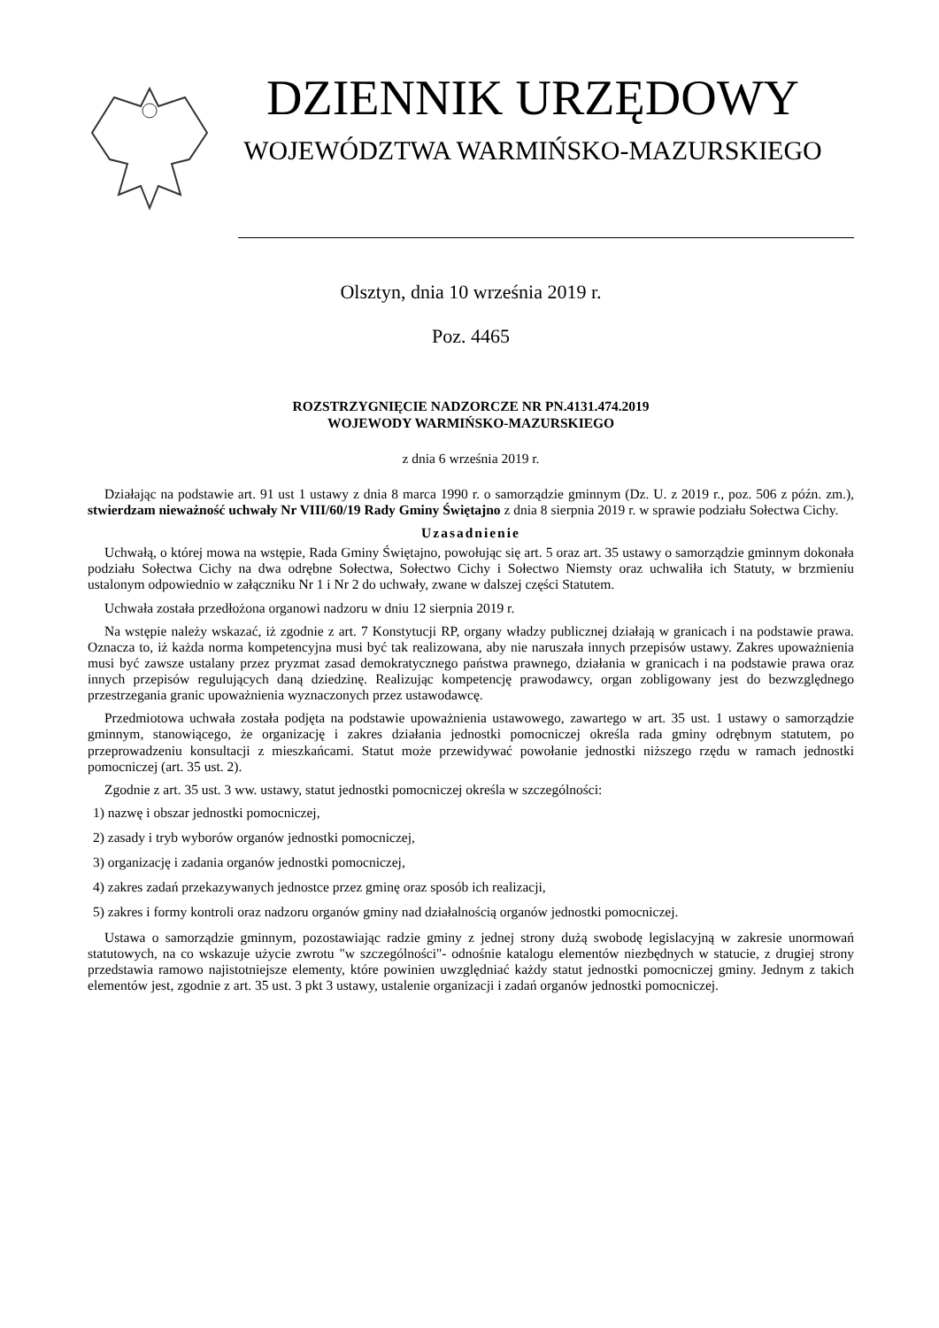DZIENNIK URZĘDOWY
WOJEWÓDZTWA WARMIŃSKO-MAZURSKIEGO
Olsztyn, dnia 10 września 2019 r.
Poz. 4465
ROZSTRZYGNIĘCIE NADZORCZE NR PN.4131.474.2019
WOJEWODY WARMIŃSKO-MAZURSKIEGO
z dnia 6 września 2019 r.
Działając na podstawie art. 91 ust 1 ustawy z dnia 8 marca 1990 r. o samorządzie gminnym (Dz. U. z 2019 r., poz. 506 z późn. zm.), stwierdzam nieważność uchwały Nr VIII/60/19 Rady Gminy Świętajno z dnia 8 sierpnia 2019 r. w sprawie podziału Sołectwa Cichy.
Uzasadnienie
Uchwałą, o której mowa na wstępie, Rada Gminy Świętajno, powołując się art. 5 oraz art. 35 ustawy o samorządzie gminnym dokonała podziału Sołectwa Cichy na dwa odrębne Sołectwa, Sołectwo Cichy i Sołectwo Niemsty oraz uchwaliła ich Statuty, w brzmieniu ustalonym odpowiednio w załączniku Nr 1 i Nr 2 do uchwały, zwane w dalszej części Statutem.
Uchwała została przedłożona organowi nadzoru w dniu 12 sierpnia 2019 r.
Na wstępie należy wskazać, iż zgodnie z art. 7 Konstytucji RP, organy władzy publicznej działają w granicach i na podstawie prawa. Oznacza to, iż każda norma kompetencyjna musi być tak realizowana, aby nie naruszała innych przepisów ustawy. Zakres upoważnienia musi być zawsze ustalany przez pryzmat zasad demokratycznego państwa prawnego, działania w granicach i na podstawie prawa oraz innych przepisów regulujących daną dziedzinę. Realizując kompetencję prawodawcy, organ zobligowany jest do bezwzględnego przestrzegania granic upoważnienia wyznaczonych przez ustawodawcę.
Przedmiotowa uchwała została podjęta na podstawie upoważnienia ustawowego, zawartego w art. 35 ust. 1 ustawy o samorządzie gminnym, stanowiącego, że organizację i zakres działania jednostki pomocniczej określa rada gminy odrębnym statutem, po przeprowadzeniu konsultacji z mieszkańcami. Statut może przewidywać powołanie jednostki niższego rzędu w ramach jednostki pomocniczej (art. 35 ust. 2).
Zgodnie z art. 35 ust. 3 ww. ustawy, statut jednostki pomocniczej określa w szczególności:
1) nazwę i obszar jednostki pomocniczej,
2) zasady i tryb wyborów organów jednostki pomocniczej,
3) organizację i zadania organów jednostki pomocniczej,
4) zakres zadań przekazywanych jednostce przez gminę oraz sposób ich realizacji,
5) zakres i formy kontroli oraz nadzoru organów gminy nad działalnością organów jednostki pomocniczej.
Ustawa o samorządzie gminnym, pozostawiając radzie gminy z jednej strony dużą swobodę legislacyjną w zakresie unormowań statutowych, na co wskazuje użycie zwrotu "w szczególności"- odnośnie katalogu elementów niezbędnych w statucie, z drugiej strony przedstawia ramowo najistotniejsze elementy, które powinien uwzględniać każdy statut jednostki pomocniczej gminy. Jednym z takich elementów jest, zgodnie z art. 35 ust. 3 pkt 3 ustawy, ustalenie organizacji i zadań organów jednostki pomocniczej.